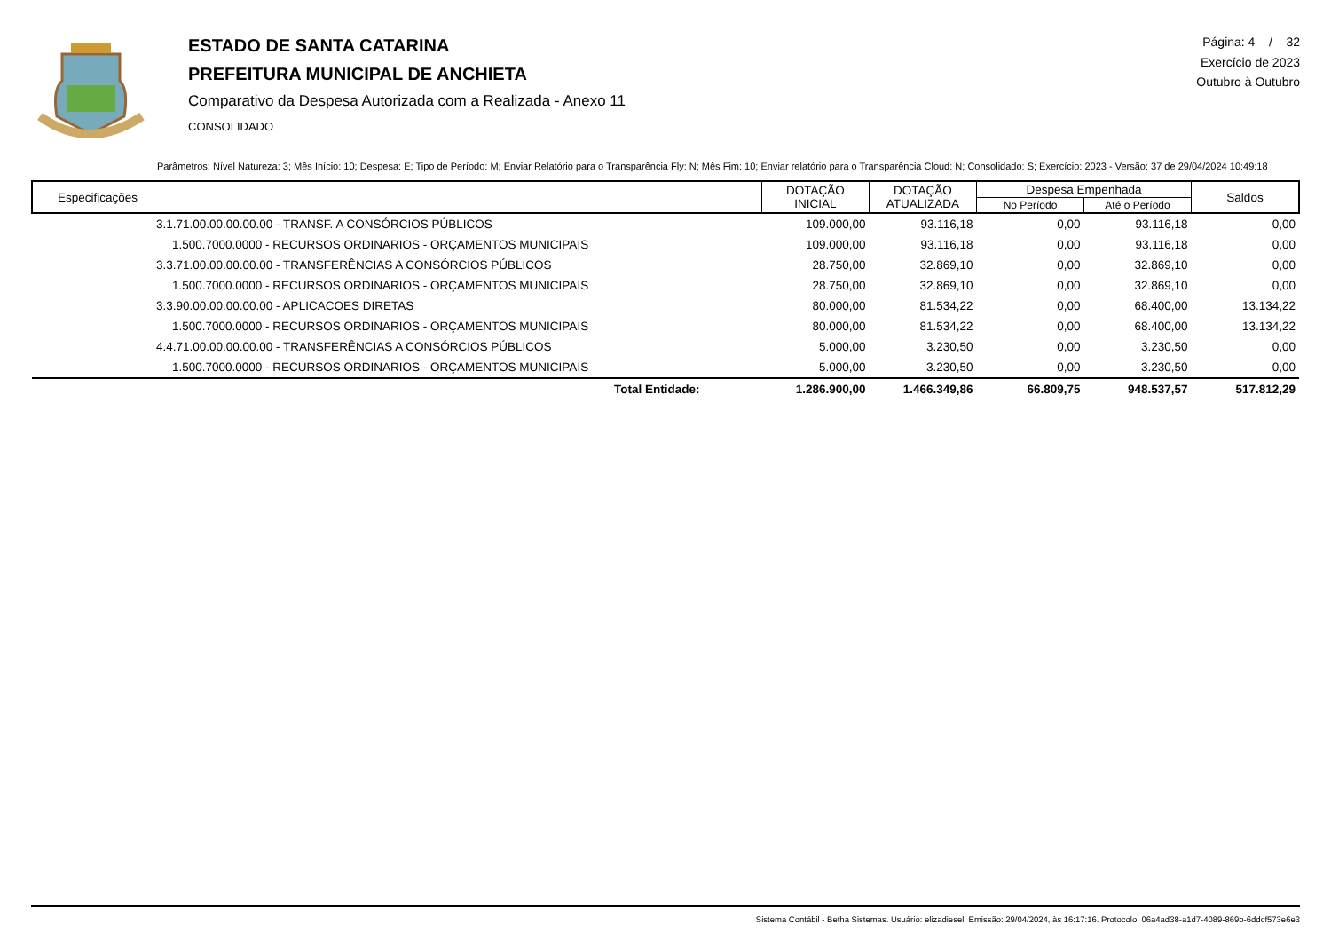ESTADO DE SANTA CATARINA
PREFEITURA MUNICIPAL DE ANCHIETA
Comparativo da Despesa Autorizada com a Realizada - Anexo 11
CONSOLIDADO
Página: 4 / 32
Exercício de 2023
Outubro à Outubro
Parâmetros: Nível Natureza: 3; Mês Início: 10; Despesa: E; Tipo de Período: M; Enviar Relatório para o Transparência Fly: N; Mês Fim: 10; Enviar relatório para o Transparência Cloud: N; Consolidado: S; Exercício: 2023 - Versão: 37 de 29/04/2024 10:49:18
| Especificações | DOTAÇÃO INICIAL | DOTAÇÃO ATUALIZADA | Despesa Empenhada | | Saldos |
| --- | --- | --- | --- | --- | --- |
| | | | No Período | Até o Período | |
| 3.1.71.00.00.00.00.00 - TRANSF. A CONSÓRCIOS PÚBLICOS | 109.000,00 | 93.116,18 | 0,00 | 93.116,18 | 0,00 |
| 1.500.7000.0000 - RECURSOS ORDINARIOS - ORÇAMENTOS MUNICIPAIS | 109.000,00 | 93.116,18 | 0,00 | 93.116,18 | 0,00 |
| 3.3.71.00.00.00.00.00 - TRANSFERÊNCIAS A CONSÓRCIOS PÚBLICOS | 28.750,00 | 32.869,10 | 0,00 | 32.869,10 | 0,00 |
| 1.500.7000.0000 - RECURSOS ORDINARIOS - ORÇAMENTOS MUNICIPAIS | 28.750,00 | 32.869,10 | 0,00 | 32.869,10 | 0,00 |
| 3.3.90.00.00.00.00.00 - APLICACOES DIRETAS | 80.000,00 | 81.534,22 | 0,00 | 68.400,00 | 13.134,22 |
| 1.500.7000.0000 - RECURSOS ORDINARIOS - ORÇAMENTOS MUNICIPAIS | 80.000,00 | 81.534,22 | 0,00 | 68.400,00 | 13.134,22 |
| 4.4.71.00.00.00.00.00 - TRANSFERÊNCIAS A CONSÓRCIOS PÚBLICOS | 5.000,00 | 3.230,50 | 0,00 | 3.230,50 | 0,00 |
| 1.500.7000.0000 - RECURSOS ORDINARIOS - ORÇAMENTOS MUNICIPAIS | 5.000,00 | 3.230,50 | 0,00 | 3.230,50 | 0,00 |
| Total Entidade: | 1.286.900,00 | 1.466.349,86 | 66.809,75 | 948.537,57 | 517.812,29 |
Sistema Contábil - Betha Sistemas. Usuário: elizadiesel. Emissão: 29/04/2024, às 16:17:16. Protocolo: 06a4ad38-a1d7-4089-869b-6ddcf573e6e3